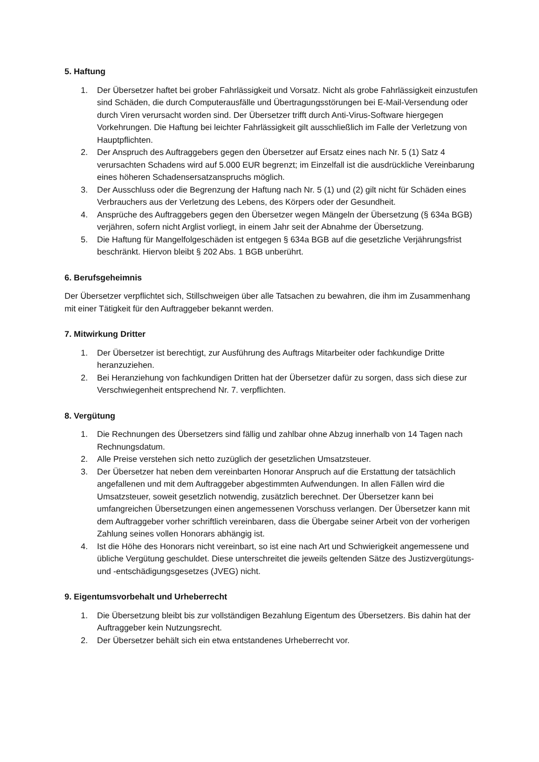5. Haftung
1. Der Übersetzer haftet bei grober Fahrlässigkeit und Vorsatz. Nicht als grobe Fahrlässigkeit einzustufen sind Schäden, die durch Computerausfälle und Übertragungsstörungen bei E-Mail-Versendung oder durch Viren verursacht worden sind. Der Übersetzer trifft durch Anti-Virus-Software hiergegen Vorkehrungen. Die Haftung bei leichter Fahrlässigkeit gilt ausschließlich im Falle der Verletzung von Hauptpflichten.
2. Der Anspruch des Auftraggebers gegen den Übersetzer auf Ersatz eines nach Nr. 5 (1) Satz 4 verursachten Schadens wird auf 5.000 EUR begrenzt; im Einzelfall ist die ausdrückliche Vereinbarung eines höheren Schadensersatzanspruchs möglich.
3. Der Ausschluss oder die Begrenzung der Haftung nach Nr. 5 (1) und (2) gilt nicht für Schäden eines Verbrauchers aus der Verletzung des Lebens, des Körpers oder der Gesundheit.
4. Ansprüche des Auftraggebers gegen den Übersetzer wegen Mängeln der Übersetzung (§ 634a BGB) verjähren, sofern nicht Arglist vorliegt, in einem Jahr seit der Abnahme der Übersetzung.
5. Die Haftung für Mangelfolgeschäden ist entgegen § 634a BGB auf die gesetzliche Verjährungsfrist beschränkt. Hiervon bleibt § 202 Abs. 1 BGB unberührt.
6. Berufsgeheimnis
Der Übersetzer verpflichtet sich, Stillschweigen über alle Tatsachen zu bewahren, die ihm im Zusammenhang mit einer Tätigkeit für den Auftraggeber bekannt werden.
7. Mitwirkung Dritter
1. Der Übersetzer ist berechtigt, zur Ausführung des Auftrags Mitarbeiter oder fachkundige Dritte heranzuziehen.
2. Bei Heranziehung von fachkundigen Dritten hat der Übersetzer dafür zu sorgen, dass sich diese zur Verschwiegenheit entsprechend Nr. 7. verpflichten.
8. Vergütung
1. Die Rechnungen des Übersetzers sind fällig und zahlbar ohne Abzug innerhalb von 14 Tagen nach Rechnungsdatum.
2. Alle Preise verstehen sich netto zuzüglich der gesetzlichen Umsatzsteuer.
3. Der Übersetzer hat neben dem vereinbarten Honorar Anspruch auf die Erstattung der tatsächlich angefallenen und mit dem Auftraggeber abgestimmten Aufwendungen. In allen Fällen wird die Umsatzsteuer, soweit gesetzlich notwendig, zusätzlich berechnet. Der Übersetzer kann bei umfangreichen Übersetzungen einen angemessenen Vorschuss verlangen. Der Übersetzer kann mit dem Auftraggeber vorher schriftlich vereinbaren, dass die Übergabe seiner Arbeit von der vorherigen Zahlung seines vollen Honorars abhängig ist.
4. Ist die Höhe des Honorars nicht vereinbart, so ist eine nach Art und Schwierigkeit angemessene und übliche Vergütung geschuldet. Diese unterschreitet die jeweils geltenden Sätze des Justizvergütungs- und -entschädigungsgesetzes (JVEG) nicht.
9. Eigentumsvorbehalt und Urheberrecht
1. Die Übersetzung bleibt bis zur vollständigen Bezahlung Eigentum des Übersetzers. Bis dahin hat der Auftraggeber kein Nutzungsrecht.
2. Der Übersetzer behält sich ein etwa entstandenes Urheberrecht vor.